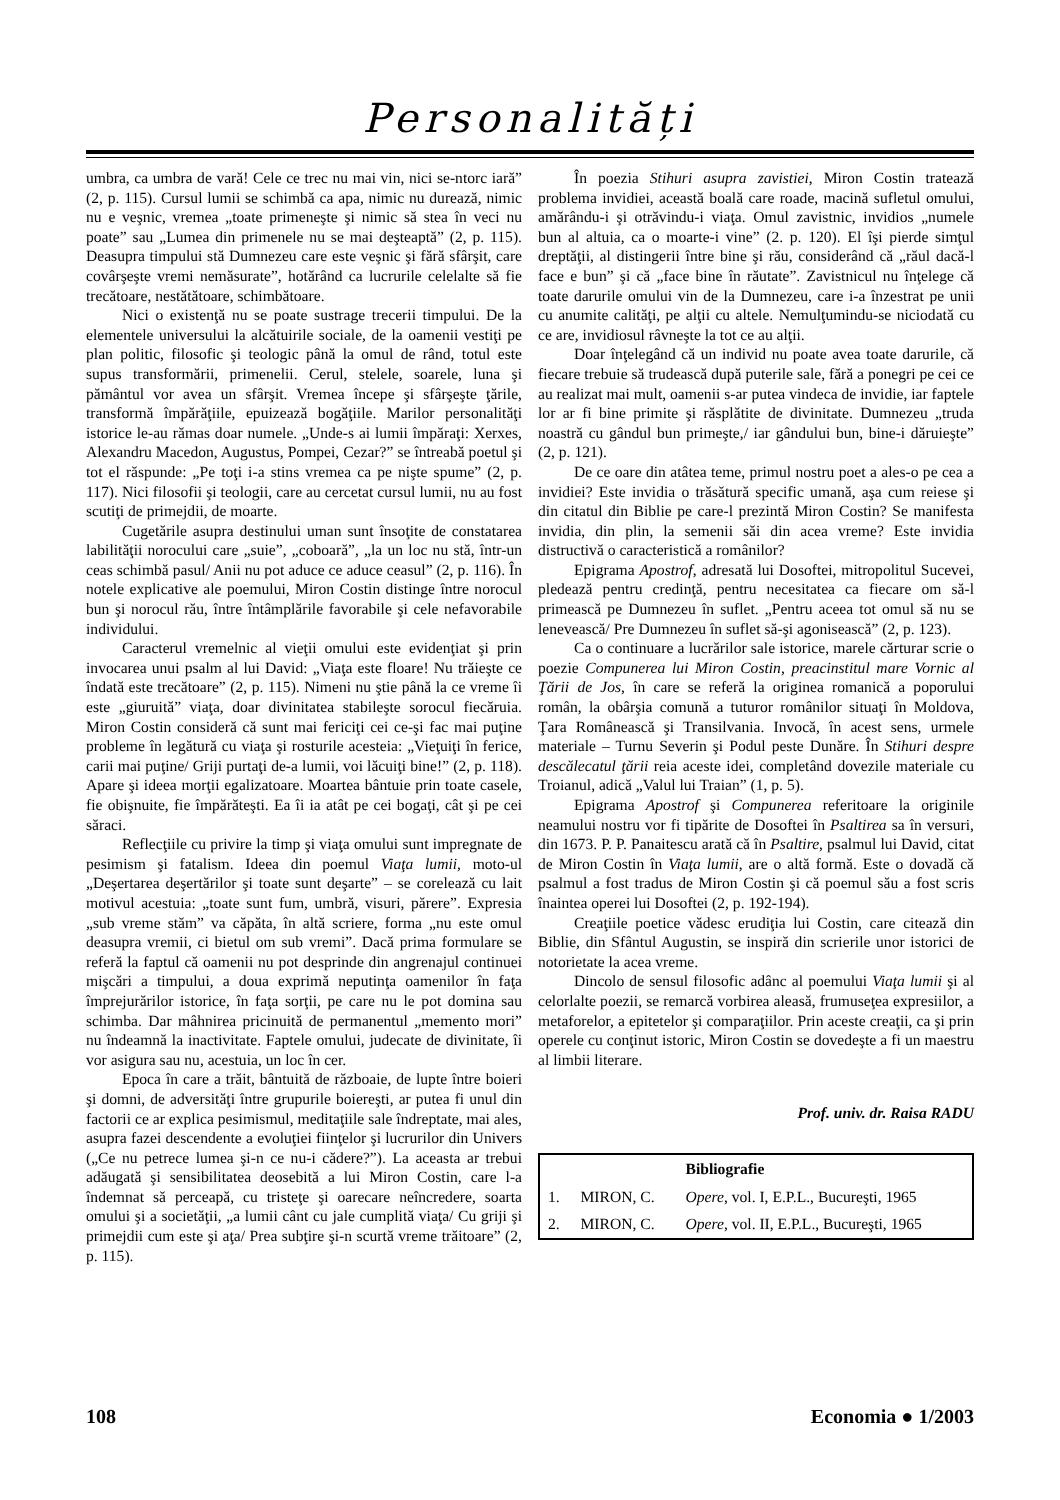Personalități
umbra, ca umbra de vară! Cele ce trec nu mai vin, nici se-ntorc iară” (2, p. 115). Cursul lumii se schimbă ca apa, nimic nu durează, nimic nu e veşnic, vremea „toate primeneşte şi nimic să stea în veci nu poate” sau „Lumea din primenele nu se mai deşteaptă” (2, p. 115). Deasupra timpului stă Dumnezeu care este veşnic şi fără sfârşit, care covârşeşte vremi nemăsurate”, hotărând ca lucrurile celelalte să fie trecătoare, nestătătoare, schimbătoare.
Nici o existenţă nu se poate sustrage trecerii timpului. De la elementele universului la alcătuirile sociale, de la oamenii vestiţi pe plan politic, filosofic şi teologic până la omul de rând, totul este supus transformării, primenelii. Cerul, stelele, soarele, luna şi pământul vor avea un sfârşit. Vremea începe şi sfârşeşte ţările, transformă împărăţiile, epuizează bogăţiile. Marilor personalităţi istorice le-au rămas doar numele. „Unde-s ai lumii împăraţi: Xerxes, Alexandru Macedon, Augustus, Pompei, Cezar?” se întreabă poetul şi tot el răspunde: „Pe toţi i-a stins vremea ca pe nişte spume” (2, p. 117). Nici filosofii şi teologii, care au cercetat cursul lumii, nu au fost scutiţi de primejdii, de moarte.
Cugetările asupra destinului uman sunt însoţite de constatarea labilităţii norocului care „suie”, „coboară”, „la un loc nu stă, într-un ceas schimbă pasul/ Anii nu pot aduce ce aduce ceasul” (2, p. 116). În notele explicative ale poemului, Miron Costin distinge între norocul bun şi norocul rău, între întâmplările favorabile şi cele nefavorabile individului.
Caracterul vremelnic al vieţii omului este evidenţiat şi prin invocarea unui psalm al lui David: „Viaţa este floare! Nu trăieşte ce îndată este trecătoare” (2, p. 115). Nimeni nu ştie până la ce vreme îi este „giuruită” viaţa, doar divinitatea stabileşte sorocul fiecăruia. Miron Costin consideră că sunt mai fericiţi cei ce-şi fac mai puţine probleme în legătură cu viaţa şi rosturile acesteia: „Vieţuiţi în ferice, carii mai puţine/ Griji purtaţi de-a lumii, voi lăcuiţi bine!” (2, p. 118). Apare şi ideea morţii egalizatoare. Moartea bântuie prin toate casele, fie obişnuite, fie împărăteşti. Ea îi ia atât pe cei bogaţi, cât şi pe cei săraci.
Reflecţiile cu privire la timp şi viaţa omului sunt impregnate de pesimism şi fatalism. Ideea din poemul Viaţa lumii, moto-ul „Deşertarea deşertărilor şi toate sunt deşarte” – se corelează cu lait motivul acestuia: „toate sunt fum, umbră, visuri, părere”. Expresia „sub vreme stăm” va căpăta, în altă scriere, forma „nu este omul deasupra vremii, ci bietul om sub vremi”. Dacă prima formulare se referă la faptul că oamenii nu pot desprinde din angrenajul continuei mişcări a timpului, a doua exprimă neputinţa oamenilor în faţa împrejurărilor istorice, în faţa sorţii, pe care nu le pot domina sau schimba. Dar mâhnirea pricinuită de permanentul „memento mori” nu îndeamnă la inactivitate. Faptele omului, judecate de divinitate, îi vor asigura sau nu, acestuia, un loc în cer.
Epoca în care a trăit, bântuită de războaie, de lupte între boieri şi domni, de adversităţi între grupurile boiereşti, ar putea fi unul din factorii ce ar explica pesimismul, meditaţiile sale îndreptate, mai ales, asupra fazei descendente a evoluţiei fiinţelor şi lucrurilor din Univers („Ce nu petrece lumea şi-n ce nu-i cădere?”). La aceasta ar trebui adăugată şi sensibilitatea deosebită a lui Miron Costin, care l-a îndemnat să perceapă, cu tristeţe şi oarecare neîncredere, soarta omului şi a societăţii, „a lumii cânt cu jale cumplită viaţa/ Cu griji şi primejdii cum este şi aţa/ Prea subţire şi-n scurtă vreme trăitoare” (2, p. 115).
În poezia Stihuri asupra zavistiei, Miron Costin tratează problema invidiei, această boală care roade, macină sufletul omului, amărându-i şi otrăvindu-i viaţa. Omul zavistnic, invidios „numele bun al altuia, ca o moarte-i vine” (2. p. 120). El îşi pierde simţul dreptăţii, al distingerii între bine şi rău, considerând că „răul dacă-l face e bun” şi că „face bine în răutate”. Zavistnicul nu înţelege că toate darurile omului vin de la Dumnezeu, care i-a înzestrat pe unii cu anumite calităţi, pe alţii cu altele. Nemulţumindu-se niciodată cu ce are, invidiosul râvneşte la tot ce au alţii.
Doar înţelegând că un individ nu poate avea toate darurile, că fiecare trebuie să trudească după puterile sale, fără a ponegri pe cei ce au realizat mai mult, oamenii s-ar putea vindeca de invidie, iar faptele lor ar fi bine primite şi răsplătite de divinitate. Dumnezeu „truda noastră cu gândul bun primeşte,/ iar gândului bun, bine-i dăruieşte” (2, p. 121).
De ce oare din atâtea teme, primul nostru poet a ales-o pe cea a invidiei? Este invidia o trăsătură specific umană, aşa cum reiese şi din citatul din Biblie pe care-l prezintă Miron Costin? Se manifesta invidia, din plin, la semenii săi din acea vreme? Este invidia distructivă o caracteristică a românilor?
Epigrama Apostrof, adresată lui Dosoftei, mitropolitul Sucevei, pledează pentru credinţă, pentru necesitatea ca fiecare om să-l primească pe Dumnezeu în suflet. „Pentru aceea tot omul să nu se lenevească/ Pre Dumnezeu în suflet să-şi agonisească” (2, p. 123).
Ca o continuare a lucrărilor sale istorice, marele cărturar scrie o poezie Compunerea lui Miron Costin, preacinstitul mare Vornic al Ţării de Jos, în care se referă la originea romanică a poporului român, la obârşia comună a tuturor românilor situaţi în Moldova, Ţara Românească şi Transilvania. Invocă, în acest sens, urmele materiale – Turnu Severin şi Podul peste Dunăre. În Stihuri despre descălecatul ţării reia aceste idei, completând dovezile materiale cu Troianul, adică „Valul lui Traian” (1, p. 5).
Epigrama Apostrof şi Compunerea referitoare la originile neamului nostru vor fi tipărite de Dosoftei în Psaltirea sa în versuri, din 1673. P. P. Panaitescu arată că în Psaltire, psalmul lui David, citat de Miron Costin în Viaţa lumii, are o altă formă. Este o dovadă că psalmul a fost tradus de Miron Costin şi că poemul său a fost scris înaintea operei lui Dosoftei (2, p. 192-194).
Creaţiile poetice vădesc erudiţia lui Costin, care citează din Biblie, din Sfântul Augustin, se inspiră din scrierile unor istorici de notorietate la acea vreme.
Dincolo de sensul filosofic adânc al poemului Viaţa lumii şi al celorlalte poezii, se remarcă vorbirea aleasă, frumuseţea expresiilor, a metaforelor, a epitetelor şi comparaţiilor. Prin aceste creaţii, ca şi prin operele cu conţinut istoric, Miron Costin se dovedeşte a fi un maestru al limbii literare.
Prof. univ. dr. Raisa RADU
| | | Bibliografie |
| --- | --- | --- |
| 1. | MIRON, C. | Opere , vol. I, E.P.L., Bucureşti, 1965 |
| 2. | MIRON, C. | Opere , vol. II, E.P.L., Bucureşti, 1965 |
108 Economia ● 1/2003